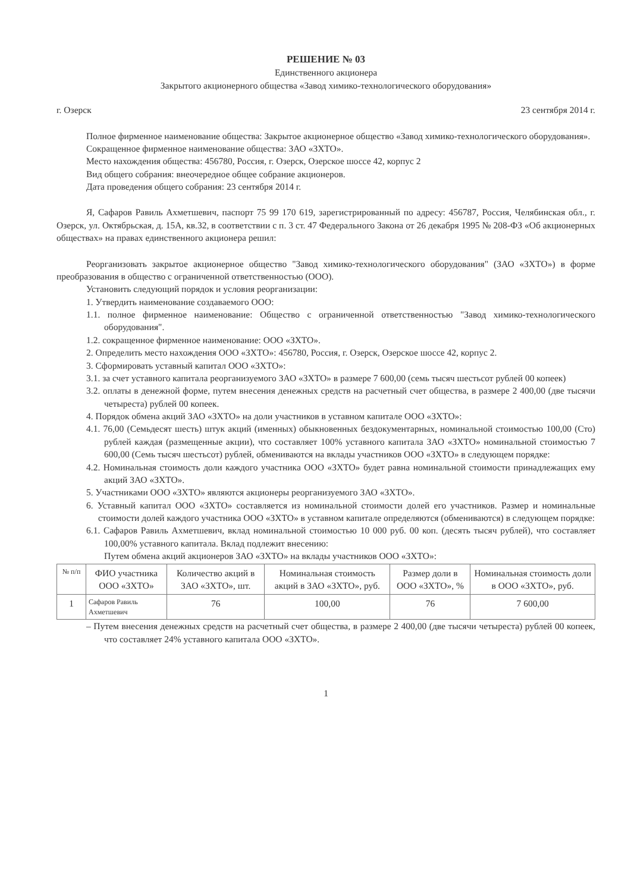РЕШЕНИЕ № 03
Единственного акционера
Закрытого акционерного общества «Завод химико-технологического оборудования»
г. Озерск 23 сентября 2014 г.
Полное фирменное наименование общества: Закрытое акционерное общество «Завод химико-технологического оборудования».
Сокращенное фирменное наименование общества: ЗАО «ЗХТО».
Место нахождения общества: 456780, Россия, г. Озерск, Озерское шоссе 42, корпус 2
Вид общего собрания: внеочередное общее собрание акционеров.
Дата проведения общего собрания: 23 сентября 2014 г.
Я, Сафаров Равиль Ахметшевич, паспорт 75 99 170 619, зарегистрированный по адресу: 456787, Россия, Челябинская обл., г. Озерск, ул. Октябрьская, д. 15А, кв.32, в соответствии с п. 3 ст. 47 Федерального Закона от 26 декабря 1995 № 208-ФЗ «Об акционерных обществах» на правах единственного акционера решил:
Реорганизовать закрытое акционерное общество "Завод химико-технологического оборудования" (ЗАО «ЗХТО») в форме преобразования в общество с ограниченной ответственностью (ООО).
Установить следующий порядок и условия реорганизации:
1. Утвердить наименование создаваемого ООО:
1.1. полное фирменное наименование: Общество с ограниченной ответственностью "Завод химико-технологического оборудования".
1.2. сокращенное фирменное наименование: ООО «ЗХТО».
2. Определить место нахождения ООО «ЗХТО»: 456780, Россия, г. Озерск, Озерское шоссе 42, корпус 2.
3. Сформировать уставный капитал ООО «ЗХТО»:
3.1. за счет уставного капитала реорганизуемого ЗАО «ЗХТО» в размере 7 600,00 (семь тысяч шестьсот рублей 00 копеек)
3.2. оплаты в денежной форме, путем внесения денежных средств на расчетный счет общества, в размере 2 400,00 (две тысячи четыреста) рублей 00 копеек.
4. Порядок обмена акций ЗАО «ЗХТО» на доли участников в уставном капитале ООО «ЗХТО»:
4.1. 76,00 (Семьдесят шесть) штук акций (именных) обыкновенных бездокументарных, номинальной стоимостью 100,00 (Сто) рублей каждая (размещенные акции), что составляет 100% уставного капитала ЗАО «ЗХТО» номинальной стоимостью 7 600,00 (Семь тысяч шестьсот) рублей, обмениваются на вклады участников ООО «ЗХТО» в следующем порядке:
4.2. Номинальная стоимость доли каждого участника ООО «ЗХТО» будет равна номинальной стоимости принадлежащих ему акций ЗАО «ЗХТО».
5. Участниками ООО «ЗХТО» являются акционеры реорганизуемого ЗАО «ЗХТО».
6. Уставный капитал ООО «ЗХТО» составляется из номинальной стоимости долей его участников. Размер и номинальные стоимости долей каждого участника ООО «ЗХТО» в уставном капитале определяются (обмениваются) в следующем порядке:
6.1. Сафаров Равиль Ахметшевич, вклад номинальной стоимостью 10 000 руб. 00 коп. (десять тысяч рублей), что составляет 100,00% уставного капитала. Вклад подлежит внесению:
Путем обмена акций акционеров ЗАО «ЗХТО» на вклады участников ООО «ЗХТО»:
| № п/п | ФИО участника ООО «ЗХТО» | Количество акций в ЗАО «ЗХТО», шт. | Номинальная стоимость акций в ЗАО «ЗХТО», руб. | Размер доли в ООО «ЗХТО», % | Номинальная стоимость доли в ООО «ЗХТО», руб. |
| --- | --- | --- | --- | --- | --- |
| 1 | Сафаров Равиль Ахметшевич | 76 | 100,00 | 76 | 7 600,00 |
– Путем внесения денежных средств на расчетный счет общества, в размере 2 400,00 (две тысячи четыреста) рублей 00 копеек, что составляет 24% уставного капитала ООО «ЗХТО».
1